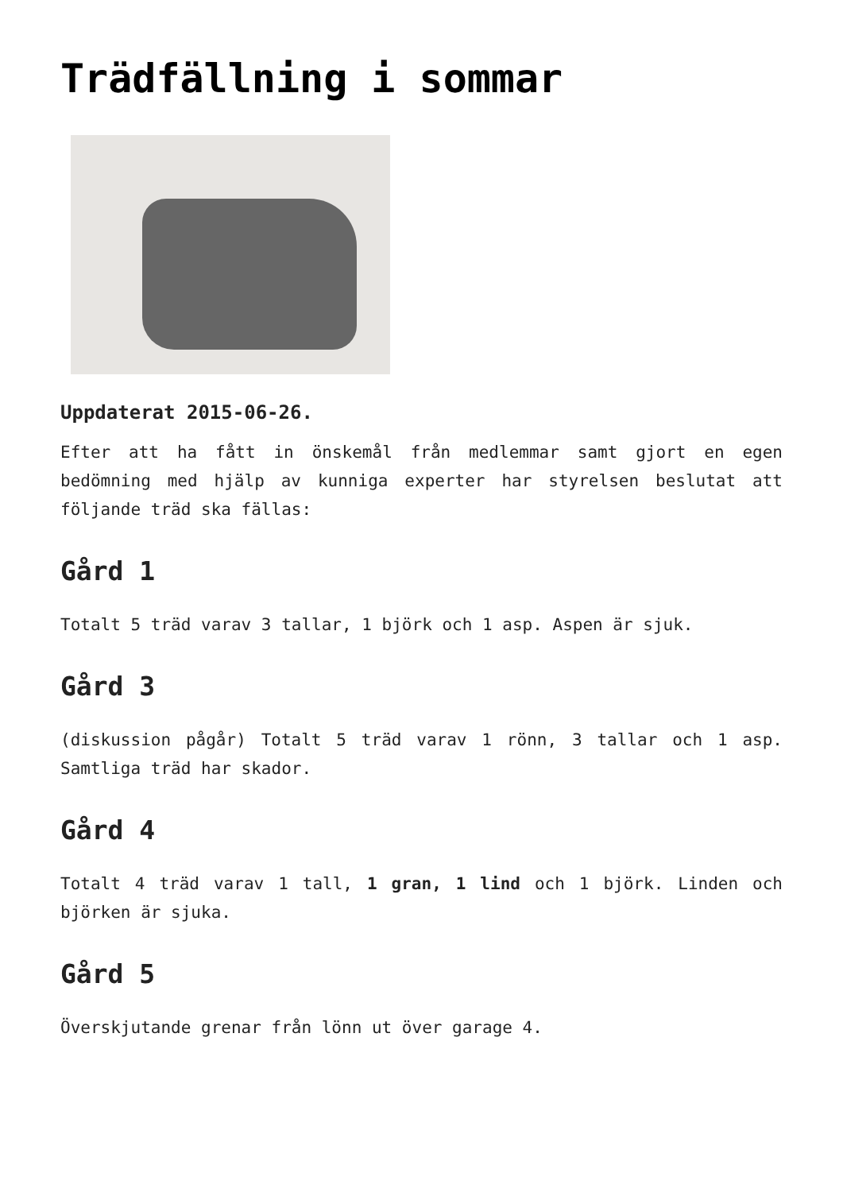Trädfällning i sommar
Uppdaterat 2015-06-26.
Efter att ha fått in önskemål från medlemmar samt gjort en egen bedömning med hjälp av kunniga experter har styrelsen beslutat att följande träd ska fällas:
Gård 1
Totalt 5 träd varav 3 tallar, 1 björk och 1 asp. Aspen är sjuk.
Gård 3
(diskussion pågår) Totalt 5 träd varav 1 rönn, 3 tallar och 1 asp. Samtliga träd har skador.
Gård 4
Totalt 4 träd varav 1 tall, 1 gran, 1 lind och 1 björk. Linden och björken är sjuka.
Gård 5
Överskjutande grenar från lönn ut över garage 4.